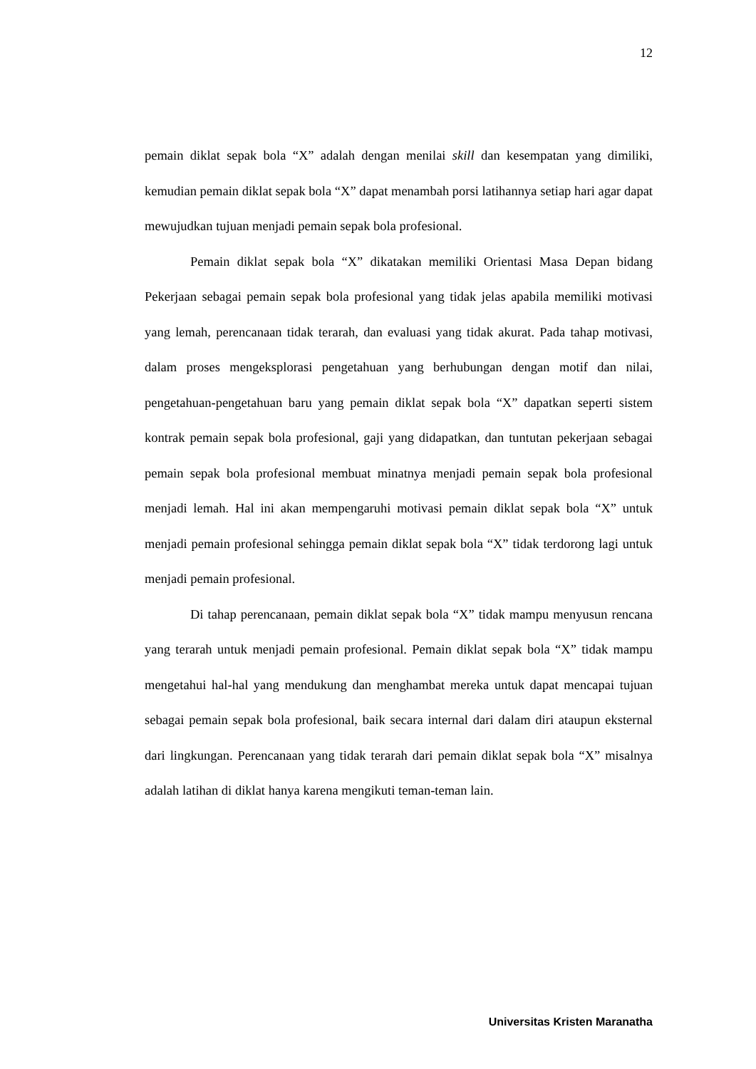12
pemain diklat sepak bola “X” adalah dengan menilai skill dan kesempatan yang dimiliki, kemudian pemain diklat sepak bola “X” dapat menambah porsi latihannya setiap hari agar dapat mewujudkan tujuan menjadi pemain sepak bola profesional.
Pemain diklat sepak bola “X” dikatakan memiliki Orientasi Masa Depan bidang Pekerjaan sebagai pemain sepak bola profesional yang tidak jelas apabila memiliki motivasi yang lemah, perencanaan tidak terarah, dan evaluasi yang tidak akurat. Pada tahap motivasi, dalam proses mengeksplorasi pengetahuan yang berhubungan dengan motif dan nilai, pengetahuan-pengetahuan baru yang pemain diklat sepak bola “X” dapatkan seperti sistem kontrak pemain sepak bola profesional, gaji yang didapatkan, dan tuntutan pekerjaan sebagai pemain sepak bola profesional membuat minatnya menjadi pemain sepak bola profesional menjadi lemah. Hal ini akan mempengaruhi motivasi pemain diklat sepak bola “X” untuk menjadi pemain profesional sehingga pemain diklat sepak bola “X” tidak terdorong lagi untuk menjadi pemain profesional.
Di tahap perencanaan, pemain diklat sepak bola “X” tidak mampu menyusun rencana yang terarah untuk menjadi pemain profesional. Pemain diklat sepak bola “X” tidak mampu mengetahui hal-hal yang mendukung dan menghambat mereka untuk dapat mencapai tujuan sebagai pemain sepak bola profesional, baik secara internal dari dalam diri ataupun eksternal dari lingkungan. Perencanaan yang tidak terarah dari pemain diklat sepak bola “X” misalnya adalah latihan di diklat hanya karena mengikuti teman-teman lain.
Universitas Kristen Maranatha